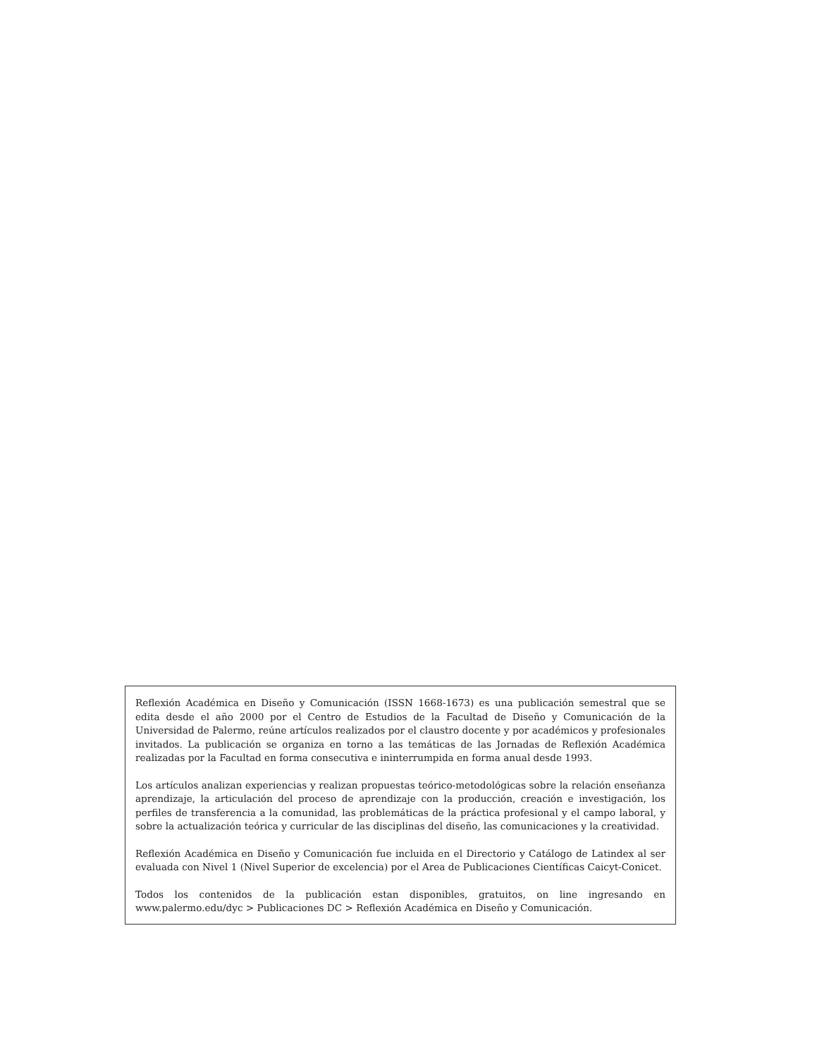Reflexión Académica en Diseño y Comunicación (ISSN 1668-1673) es una publicación semestral que se edita desde el año 2000 por el Centro de Estudios de la Facultad de Diseño y Comunicación de la Universidad de Palermo, reúne artículos realizados por el claustro docente y por académicos y profesionales invitados. La publicación se organiza en torno a las temáticas de las Jornadas de Reflexión Académica realizadas por la Facultad en forma consecutiva e ininterrumpida en forma anual desde 1993.
Los artículos analizan experiencias y realizan propuestas teórico-metodológicas sobre la relación enseñanza aprendizaje, la articulación del proceso de aprendizaje con la producción, creación e investigación, los perfiles de transferencia a la comunidad, las problemáticas de la práctica profesional y el campo laboral, y sobre la actualización teórica y curricular de las disciplinas del diseño, las comunicaciones y la creatividad.
Reflexión Académica en Diseño y Comunicación fue incluida en el Directorio y Catálogo de Latindex al ser evaluada con Nivel 1 (Nivel Superior de excelencia) por el Area de Publicaciones Científicas Caicyt-Conicet.
Todos los contenidos de la publicación estan disponibles, gratuitos, on line ingresando en www.palermo.edu/dyc > Publicaciones DC > Reflexión Académica en Diseño y Comunicación.